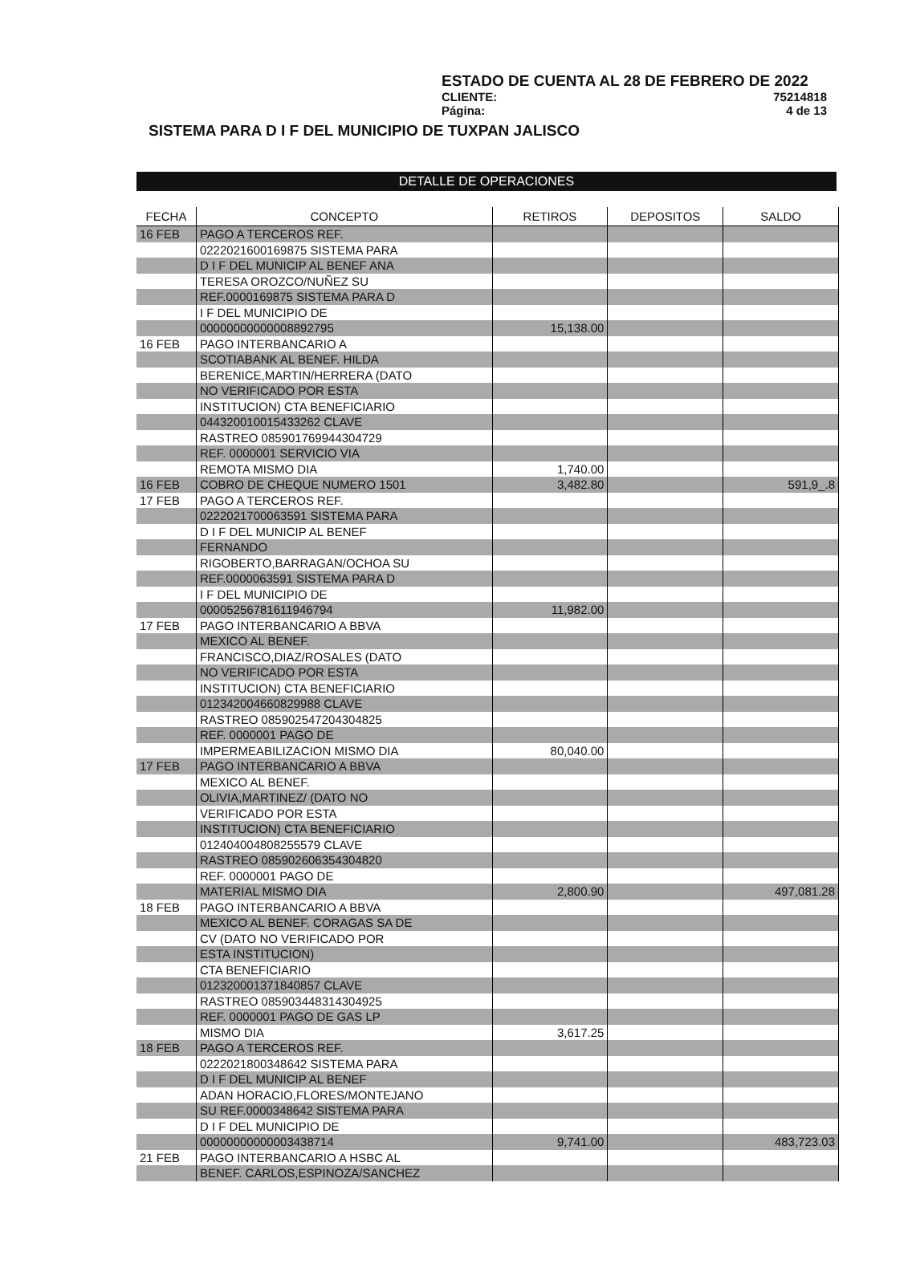ESTADO DE CUENTA AL 28 DE FEBRERO DE 2022
CLIENTE: 75214818
Página: 4 de 13
SISTEMA PARA D I F DEL MUNICIPIO DE TUXPAN JALISCO
DETALLE DE OPERACIONES
| FECHA | CONCEPTO | RETIROS | DEPOSITOS | SALDO |
| --- | --- | --- | --- | --- |
| 16 FEB | PAGO A TERCEROS REF. | | | |
| | 022202160016987​5 SISTEMA PARA | | | |
| | D I F DEL MUNICIP AL BENEF ANA | | | |
| | TERESA OROZCO/NUÑEZ SU | | | |
| | REF.0000169875 SISTEMA PARA D | | | |
| | I F DEL MUNICIPIO DE | | | |
| | 00000000000008892795 | 15,138.00 | | |
| 16 FEB | PAGO INTERBANCARIO A | | | |
| | SCOTIABANK AL BENEF. HILDA | | | |
| | BERENICE,MARTIN/HERRERA (DATO | | | |
| | NO VERIFICADO POR ESTA | | | |
| | INSTITUCION) CTA BENEFICIARIO | | | |
| | 044320010015433262 CLAVE | | | |
| | RASTREO 085901769944304729 | | | |
| | REF. 0000001 SERVICIO VIA | | | |
| | REMOTA MISMO DIA | 1,740.00 | | |
| 16 FEB | COBRO DE CHEQUE NUMERO 1501 | 3,482.80 | | 591,9_.8 |
| 17 FEB | PAGO A TERCEROS REF. | | | |
| | 022202170006359​1 SISTEMA PARA | | | |
| | D I F DEL MUNICIP AL BENEF | | | |
| | FERNANDO | | | |
| | RIGOBERTO,BARRAGAN/OCHOA SU | | | |
| | REF.0000063591 SISTEMA PARA D | | | |
| | I F DEL MUNICIPIO DE | | | |
| | 00005256781611946794 | 11,982.00 | | |
| 17 FEB | PAGO INTERBANCARIO A BBVA | | | |
| | MEXICO AL BENEF. | | | |
| | FRANCISCO,DIAZ/ROSALES (DATO | | | |
| | NO VERIFICADO POR ESTA | | | |
| | INSTITUCION) CTA BENEFICIARIO | | | |
| | 012342004660829988 CLAVE | | | |
| | RASTREO 085902547204304825 | | | |
| | REF. 0000001 PAGO DE | | | |
| | IMPERMEABILIZACION MISMO DIA | 80,040.00 | | |
| 17 FEB | PAGO INTERBANCARIO A BBVA | | | |
| | MEXICO AL BENEF. | | | |
| | OLIVIA,MARTINEZ/ (DATO NO | | | |
| | VERIFICADO POR ESTA | | | |
| | INSTITUCION) CTA BENEFICIARIO | | | |
| | 012404004808255579 CLAVE | | | |
| | RASTREO 085902606354304820 | | | |
| | REF. 0000001 PAGO DE | | | |
| | MATERIAL MISMO DIA | 2,800.90 | | 497,081.28 |
| 18 FEB | PAGO INTERBANCARIO A BBVA | | | |
| | MEXICO AL BENEF. CORAGAS SA DE | | | |
| | CV (DATO NO VERIFICADO POR | | | |
| | ESTA INSTITUCION) | | | |
| | CTA BENEFICIARIO | | | |
| | 012320001371840857 CLAVE | | | |
| | RASTREO 085903448314304925 | | | |
| | REF. 0000001 PAGO DE GAS LP | | | |
| | MISMO DIA | 3,617.25 | | |
| 18 FEB | PAGO A TERCEROS REF. | | | |
| | 0222021800348642 SISTEMA PARA | | | |
| | D I F DEL MUNICIP AL BENEF | | | |
| | ADAN HORACIO,FLORES/MONTEJANO | | | |
| | SU REF.0000348642 SISTEMA PARA | | | |
| | D I F DEL MUNICIPIO DE | | | |
| | 00000000000003438714 | 9,741.00 | | 483,723.03 |
| 21 FEB | PAGO INTERBANCARIO A HSBC AL | | | |
| | BENEF. CARLOS,ESPINOZA/SANCHEZ | | | |